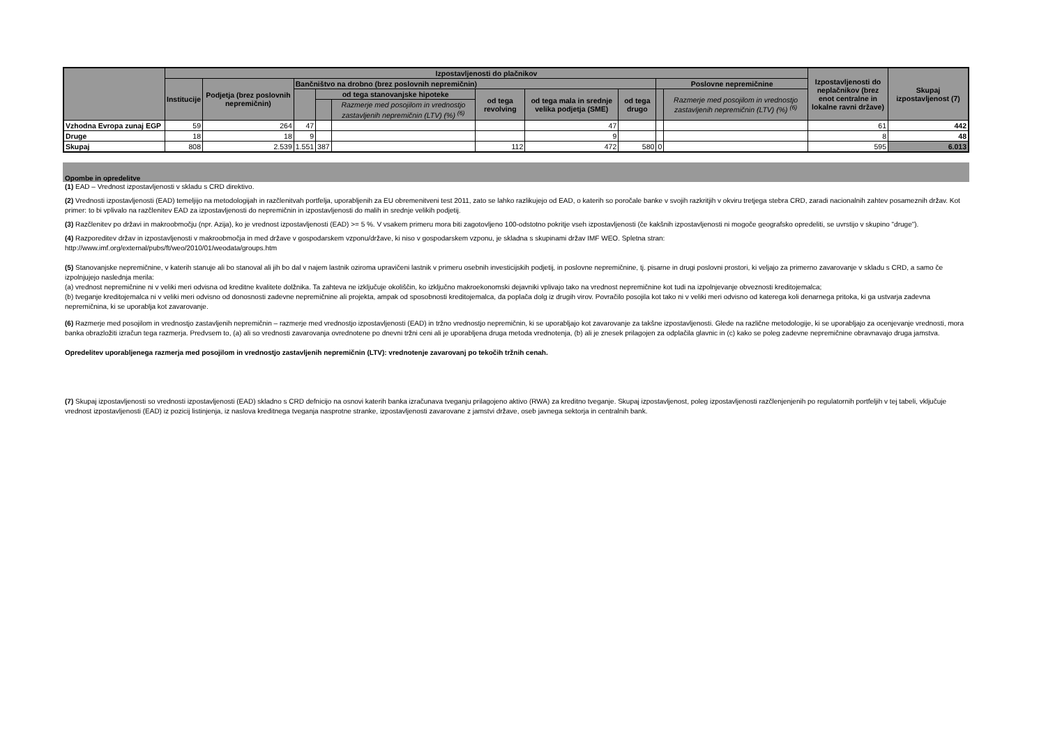| | Izpostavljenosti do plačnikov | | | | | | | | | | Izpostavljenosti do neplačnikov (brez enot centralne in lokalne ravni države) | Skupaj izpostavljenost (7) |
| --- | --- | --- | --- | --- | --- | --- | --- | --- | --- | --- | --- | --- |
| | Institucije | Podjetja (brez poslovnih nepremičnin) | Bančništvo na drobno (brez poslovnih nepremičnin) | | | | | | Poslovne nepremičnine | | | |
| | | | | od tega stanovanjske hipoteke | | od tega revolving | od tega mala in srednje velika podjetja (SME) | od tega drugo | | Razmerje med posojilom in vrednostjo zastavljenih nepremičnin (LTV) (%) <sup>(6)</sup> | | |
| | | | | | Razmerje med posojilom in vrednostjo zastavljenih nepremičnin (LTV) (%) <sup>(6)</sup> | | | | | | | |
| Vzhodna Evropa zunaj EGP | 59 | 264 | 47 | | | | 47 | | | | 61 | 442 |
| Druge | 18 | 18 | 9 | | | | 9 | | | | 8 | 48 |
| Skupaj | 808 | 2.539 | 1.551 | 387 | | 112 | 472 | 580 | 0 | | 595 | 6.013 |
Opombe in opredelitve
(1) EAD – Vrednost izpostavljenosti v skladu s CRD direktivo.
(2) Vrednosti izpostavljenosti (EAD) temeljijo na metodologijah in razčlenitvah portfelja, uporabljenih za EU obremenitveni test 2011, zato se lahko razlikujejo od EAD, o katerih so poročale banke v svojih razkritjih v okviru tretjega stebra CRD, zaradi nacionalnih zahtev posameznih držav. Kot primer: to bi vplivalo na razčlenitev EAD za izpostavljenosti do nepremičnin in izpostavljenosti do malih in srednje velikih podjetij.
(3) Razčlenitev po državi in makroobmočju (npr. Azija), ko je vrednost izpostavljenosti (EAD) >= 5 %. V vsakem primeru mora biti zagotovljeno 100-odstotno pokritje vseh izpostavljenosti (če kakšnih izpostavljenosti ni mogoče geografsko opredeliti, se uvrstijo v skupino "druge").
(4) Razporeditev držav in izpostavljenosti v makroobmočja in med države v gospodarskem vzponu/države, ki niso v gospodarskem vzponu, je skladna s skupinami držav IMF WEO. Spletna stran:
http://www.imf.org/external/pubs/ft/weo/2010/01/weodata/groups.htm
(5) Stanovanjske nepremičnine, v katerih stanuje ali bo stanoval ali jih bo dal v najem lastnik oziroma upravičeni lastnik v primeru osebnih investicijskih podjetij, in poslovne nepremičnine, tj. pisarne in drugi poslovni prostori, ki veljajo za primerno zavarovanje v skladu s CRD, a samo če izpolnjujejo naslednja merila:
(a) vrednost nepremičnine ni v veliki meri odvisna od kreditne kvalitete dolžnika. Ta zahteva ne izključuje okoliščin, ko izključno makroekonomski dejavniki vplivajo tako na vrednost nepremičnine kot tudi na izpolnjevanje obveznosti kreditojemalca;
(b) tveganje kreditojemalca ni v veliki meri odvisno od donosnosti zadevne nepremičnine ali projekta, ampak od sposobnosti kreditojemalca, da poplača dolg iz drugih virov. Povračilo posojila kot tako ni v veliki meri odvisno od katerega koli denarnega pritoka, ki ga ustvarja zadevna nepremičnina, ki se uporablja kot zavarovanje.
(6) Razmerje med posojilom in vrednostjo zastavljenih nepremičnin – razmerje med vrednostjo izpostavljenosti (EAD) in tržno vrednostjo nepremičnin, ki se uporabljajo kot zavarovanje za takšne izpostavljenosti. Glede na različne metodologije, ki se uporabljajo za ocenjevanje vrednosti, mora banka obrazložiti izračun tega razmerja. Predvsem to, (a) ali so vrednosti zavarovanja ovrednotene po dnevni tržni ceni ali je uporabljena druga metoda vrednotenja, (b) ali je znesek prilagojen za odplačila glavnic in (c) kako se poleg zadevne nepremičnine obravnavajo druga jamstva.
Opredelitev uporabljenega razmerja med posojilom in vrednostjo zastavljenih nepremičnin (LTV): vrednotenje zavarovanj po tekočih tržnih cenah.
(7) Skupaj izpostavljenosti so vrednosti izpostavljenosti (EAD) skladno s CRD defnicijo na osnovi katerih banka izračunava tveganju prilagojeno aktivo (RWA) za kreditno tveganje. Skupaj izpostavljenost, poleg izpostavljenosti razčlenjenjenih po regulatornih portfeljih v tej tabeli, vključuje vrednost izpostavljenosti (EAD) iz pozicij listinjenja, iz naslova kreditnega tveganja nasprotne stranke, izpostavljenosti zavarovane z jamstvi države, oseb javnega sektorja in centralnih bank.